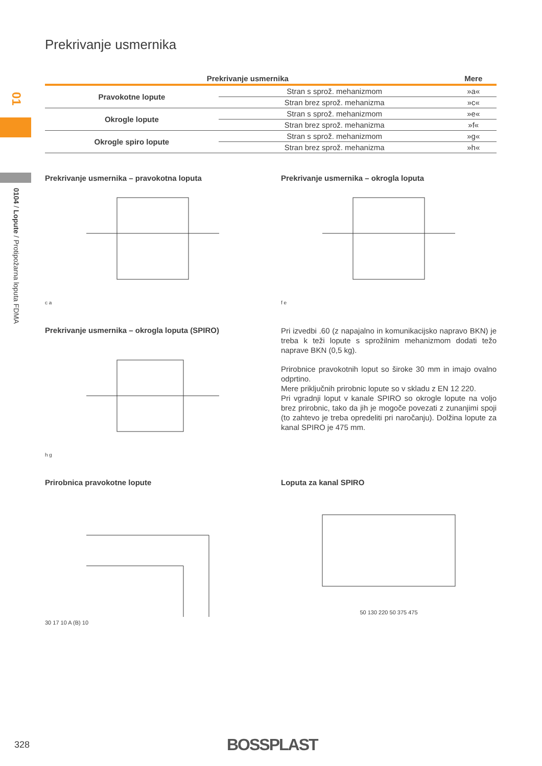01
0104 / Lopute / Protipožarna loputa FDMA
Prekrivanje usmernika
| Prekrivanje usmernika | | Mere |
| --- | --- | --- |
| Pravokotne lopute | Stran s sprož. mehanizmom | »a« |
| | Stran brez sprož. mehanizma | »c« |
| Okrogle lopute | Stran s sprož. mehanizmom | »e« |
| | Stran brez sprož. mehanizma | »f« |
| Okrogle spiro lopute | Stran s sprož. mehanizmom | »g« |
| | Stran brez sprož. mehanizma | »h« |
Prekrivanje usmernika – pravokotna loputa
c a
Prekrivanje usmernika – okrogla loputa
f e
Prekrivanje usmernika – okrogla loputa (SPIRO)
h g
Pri izvedbi .60 (z napajalno in komunikacijsko napravo BKN) je treba k teži lopute s sprožilnim mehanizmom dodati težo naprave BKN (0,5 kg).
Prirobnice pravokotnih loput so široke 30 mm in imajo ovalno odprtino.
Mere priključnih prirobnic lopute so v skladu z EN 12 220.
Pri vgradnji loput v kanale SPIRO so okrogle lopute na voljo brez prirobnic, tako da jih je mogoče povezati z zunanjimi spoji (to zahtevo je treba opredeliti pri naročanju). Dolžina lopute za kanal SPIRO je 475 mm.
Prirobnica pravokotne lopute
30 17 10 A (B) 10
Loputa za kanal SPIRO
50 130 220 50 375 475
328 BOSSPLAST